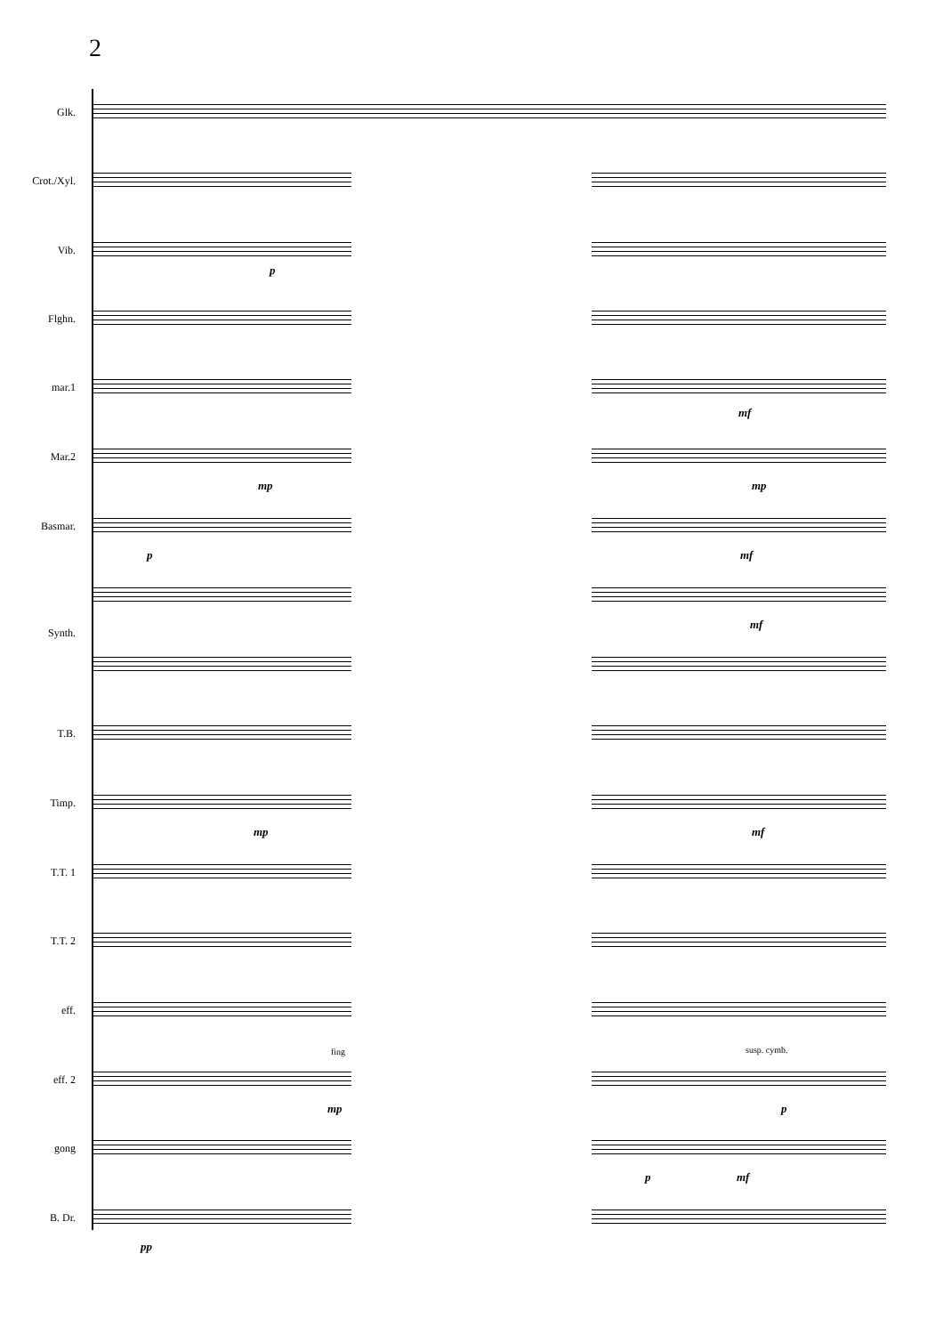2
Glk.
Crot./Xyl.
Vib.
p
Flghn.
mar.1
mf
Mar.2
mp mp
Basmar.
p mf
mf
Synth.
T.B.
Timp.
mp mf
T.T. 1
T.T. 2
eff.
eff. 2
fing susp. cymb.
mp p
gong
p mf
B. Dr.
pp